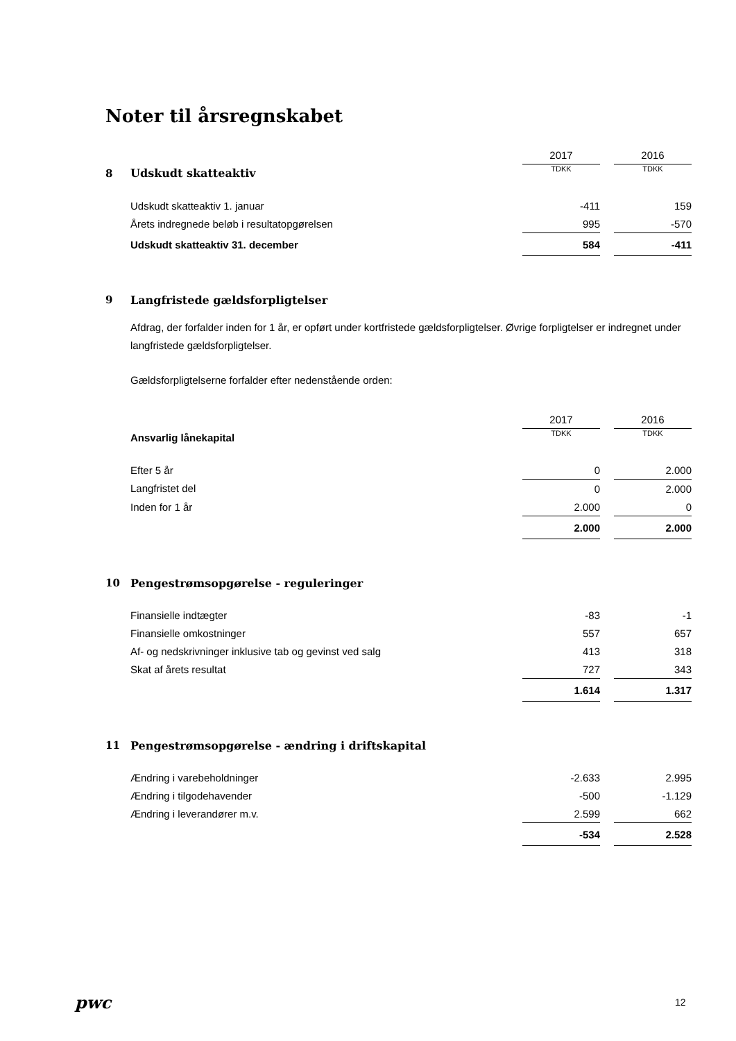Noter til årsregnskabet
| | | 2017 | | 2016 |
| 8 | Udskudt skatteaktiv | TDKK | | TDKK |
| | Udskudt skatteaktiv 1. januar | -411 | | 159 |
| | Årets indregnede beløb i resultatopgørelsen | 995 | | -570 |
| | Udskudt skatteaktiv 31. december | 584 | | -411 |
| 9 | Langfristede gældsforpligtelser | | | |
Afdrag, der forfalder inden for 1 år, er opført under kortfristede gældsforpligtelser. Øvrige forpligtelser er indregnet under langfristede gældsforpligtelser.
Gældsforpligtelserne forfalder efter nedenstående orden:
| | | 2017 | | 2016 |
| | Ansvarlig lånekapital | TDKK | | TDKK |
| | Efter 5 år | 0 | | 2.000 |
| | Langfristet del | 0 | | 2.000 |
| | Inden for 1 år | 2.000 | | 0 |
| | | 2.000 | | 2.000 |
| 10 | Pengestrømsopgørelse - reguleringer | | | |
| | Finansielle indtægter | -83 | | -1 |
| | Finansielle omkostninger | 557 | | 657 |
| | Af- og nedskrivninger inklusive tab og gevinst ved salg | 413 | | 318 |
| | Skat af årets resultat | 727 | | 343 |
| | | 1.614 | | 1.317 |
| 11 | Pengestrømsopgørelse - ændring i driftskapital | | | |
| | Ændring i varebeholdninger | -2.633 | | 2.995 |
| | Ændring i tilgodehavender | -500 | | -1.129 |
| | Ændring i leverandører m.v. | 2.599 | | 662 |
| | | -534 | | 2.528 |
pwc 12